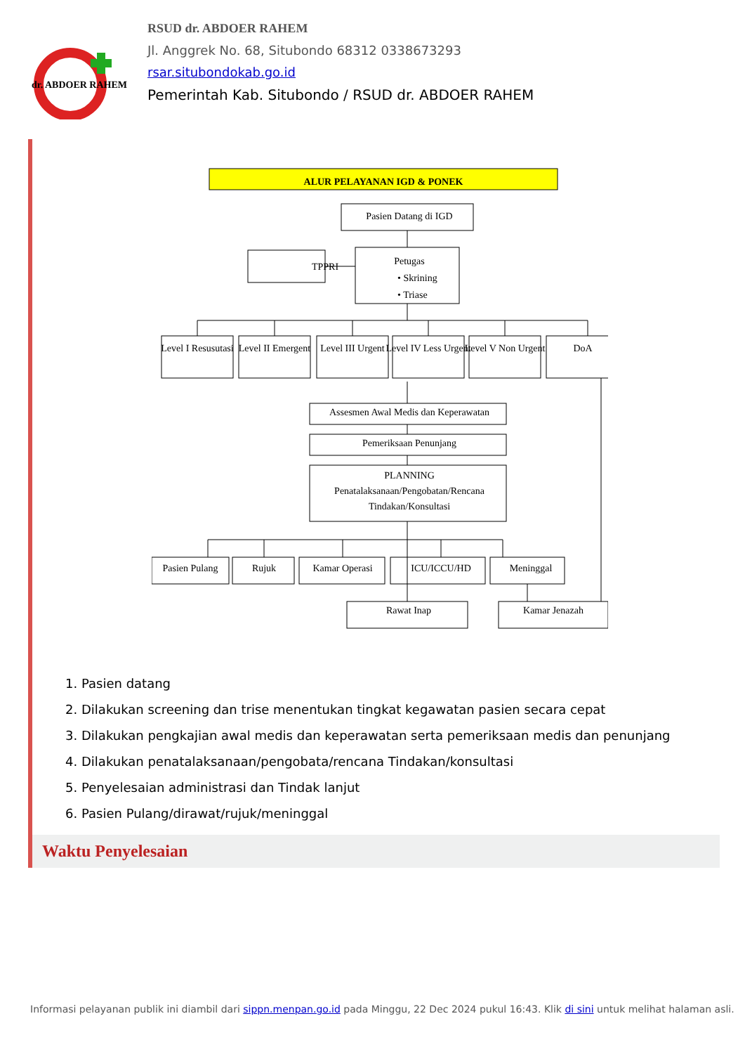dr. ABDOER RAHEM
RSUD dr. ABDOER RAHEM
Jl. Anggrek No. 68, Situbondo 68312 0338673293
rsar.situbondokab.go.id
Pemerintah Kab. Situbondo / RSUD dr. ABDOER RAHEM
ALUR PELAYANAN IGD & PONEK
Pasien Datang di IGD
TPPRI
Petugas
• Skrining
• Triase
Level I Resusutasi
Level II Emergent
Level III Urgent
Level IV Less Urgent
Level V Non Urgent
DoA
Assesmen Awal Medis dan Keperawatan
Pemeriksaan Penunjang
PLANNING
Penatalaksanaan/Pengobatan/Rencana
Tindakan/Konsultasi
Pasien Pulang
Rujuk
Kamar Operasi
ICU/ICCU/HD
Meninggal
Rawat Inap
Kamar Jenazah
1. Pasien datang
2. Dilakukan screening dan trise menentukan tingkat kegawatan pasien secara cepat
3. Dilakukan pengkajian awal medis dan keperawatan serta pemeriksaan medis dan penunjang
4. Dilakukan penatalaksanaan/pengobata/rencana Tindakan/konsultasi
5. Penyelesaian administrasi dan Tindak lanjut
6. Pasien Pulang/dirawat/rujuk/meninggal
Waktu Penyelesaian
Informasi pelayanan publik ini diambil dari sippn.menpan.go.id pada Minggu, 22 Dec 2024 pukul 16:43. Klik di sini untuk melihat halaman asli.